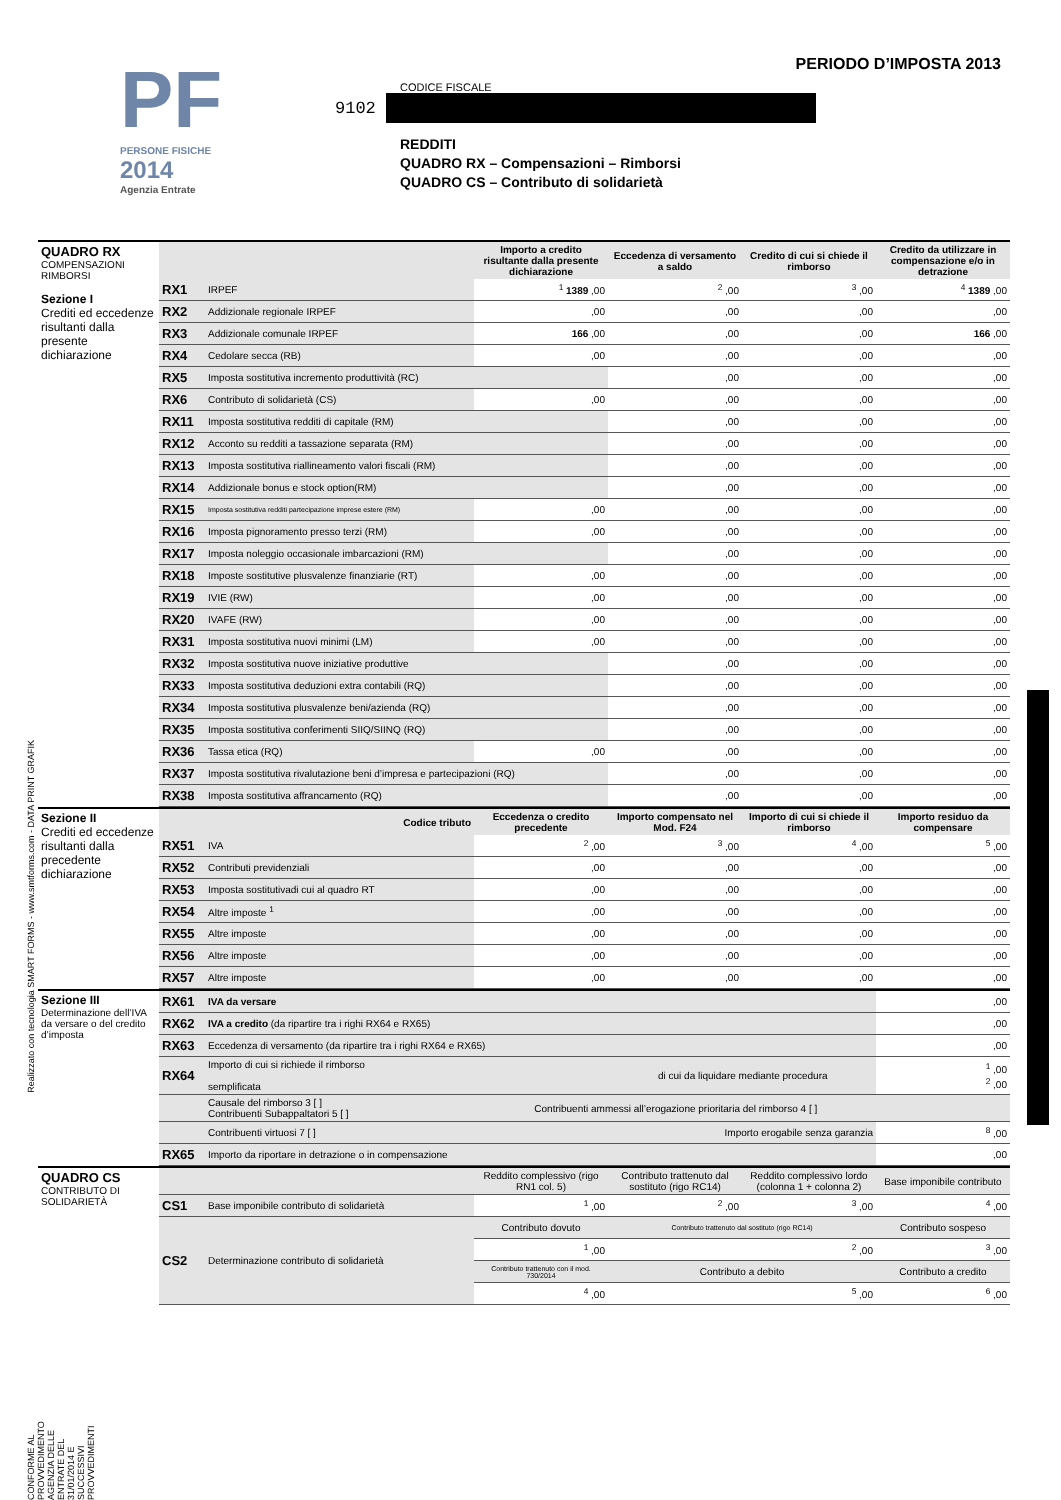Realizzato con tecnologia SMART FORMS - www.smtforms.com - DATA PRINT GRAFIK
CONFORME AL PROVVEDIMENTO AGENZIA DELLE ENTRATE DEL 31/01/2014 E SUCCESSIVI PROVVEDIMENTI
PF
PERSONE FISICHE
2014
Agenzia Entrate
PERIODO D’IMPOSTA 2013
CODICE FISCALE
9102
REDDITI
QUADRO RX – Compensazioni – Rimborsi
QUADRO CS – Contributo di solidarietà
| QUADRO RX COMPENSAZIONI RIMBORSI Sezione I Crediti ed eccedenze risultanti dalla presente dichiarazione | | | Importo a credito risultante dalla presente dichiarazione | Eccedenza di versamento a saldo | Credito di cui si chiede il rimborso | Credito da utilizzare in compensazione e/o in detrazione |
| | RX1 | IRPEF | <sup>1</sup> 1389 ,00 | <sup>2</sup> ,00 | <sup>3</sup> ,00 | <sup>4</sup> 1389 ,00 |
| | RX2 | Addizionale regionale IRPEF | ,00 | ,00 | ,00 | ,00 |
| | RX3 | Addizionale comunale IRPEF | 166 ,00 | ,00 | ,00 | 166 ,00 |
| | RX4 | Cedolare secca (RB) | ,00 | ,00 | ,00 | ,00 |
| | RX5 | Imposta sostitutiva incremento produttività (RC) | | ,00 | ,00 | ,00 |
| | RX6 | Contributo di solidarietà (CS) | ,00 | ,00 | ,00 | ,00 |
| | RX11 | Imposta sostitutiva redditi di capitale (RM) | | ,00 | ,00 | ,00 |
| | RX12 | Acconto su redditi a tassazione separata (RM) | | ,00 | ,00 | ,00 |
| | RX13 | Imposta sostitutiva riallineamento valori fiscali (RM) | | ,00 | ,00 | ,00 |
| | RX14 | Addizionale bonus e stock option(RM) | | ,00 | ,00 | ,00 |
| | RX15 | Imposta sostitutiva redditi partecipazione imprese estere (RM) | ,00 | ,00 | ,00 | ,00 |
| | RX16 | Imposta pignoramento presso terzi (RM) | ,00 | ,00 | ,00 | ,00 |
| | RX17 | Imposta noleggio occasionale imbarcazioni (RM) | | ,00 | ,00 | ,00 |
| | RX18 | Imposte sostitutive plusvalenze finanziarie (RT) | ,00 | ,00 | ,00 | ,00 |
| | RX19 | IVIE (RW) | ,00 | ,00 | ,00 | ,00 |
| | RX20 | IVAFE (RW) | ,00 | ,00 | ,00 | ,00 |
| | RX31 | Imposta sostitutiva nuovi minimi (LM) | ,00 | ,00 | ,00 | ,00 |
| | RX32 | Imposta sostitutiva nuove iniziative produttive | | ,00 | ,00 | ,00 |
| | RX33 | Imposta sostitutiva deduzioni extra contabili (RQ) | | ,00 | ,00 | ,00 |
| | RX34 | Imposta sostitutiva plusvalenze beni/azienda (RQ) | | ,00 | ,00 | ,00 |
| | RX35 | Imposta sostitutiva conferimenti SIIQ/SIINQ (RQ) | | ,00 | ,00 | ,00 |
| | RX36 | Tassa etica (RQ) | ,00 | ,00 | ,00 | ,00 |
| | RX37 | Imposta sostitutiva rivalutazione beni d’impresa e partecipazioni (RQ) | | ,00 | ,00 | ,00 |
| | RX38 | Imposta sostitutiva affrancamento (RQ) | | ,00 | ,00 | ,00 |
| Sezione II Crediti ed eccedenze risultanti dalla precedente dichiarazione | Codice tributo | | Eccedenza o credito precedente | Importo compensato nel Mod. F24 | Importo di cui si chiede il rimborso | Importo residuo da compensare |
| | RX51 | IVA | <sup>2</sup> ,00 | <sup>3</sup> ,00 | <sup>4</sup> ,00 | <sup>5</sup> ,00 |
| | RX52 | Contributi previdenziali | ,00 | ,00 | ,00 | ,00 |
| | RX53 | Imposta sostitutivadi cui al quadro RT | ,00 | ,00 | ,00 | ,00 |
| | RX54 | Altre imposte <sup>1</sup> | ,00 | ,00 | ,00 | ,00 |
| | RX55 | Altre imposte | ,00 | ,00 | ,00 | ,00 |
| | RX56 | Altre imposte | ,00 | ,00 | ,00 | ,00 |
| | RX57 | Altre imposte | ,00 | ,00 | ,00 | ,00 |
| Sezione III Determinazione dell’IVA da versare o del credito d’imposta | RX61 | IVA da versare | | ,00 |
| | RX62 | IVA a credito (da ripartire tra i righi RX64 e RX65) | | ,00 |
| | RX63 | Eccedenza di versamento (da ripartire tra i righi RX64 e RX65) | | ,00 |
| | RX64 | Importo di cui si richiede il rimborso di cui da liquidare mediante procedura semplificata | | <sup>1</sup> ,00 <sup>2</sup> ,00 |
| | | Causale del rimborso 3 [ ] Contribuenti Subappaltatori 5 [ ] | Contribuenti ammessi all’erogazione prioritaria del rimborso 4 [ ] | |
| | | Contribuenti virtuosi 7 [ ] | Importo erogabile senza garanzia | <sup>8</sup> ,00 |
| | RX65 | Importo da riportare in detrazione o in compensazione | | ,00 |
| QUADRO CS CONTRIBUTO DI SOLIDARIETÀ | | | Reddito complessivo (rigo RN1 col. 5) | Contributo trattenuto dal sostituto (rigo RC14) | Reddito complessivo lordo (colonna 1 + colonna 2) | Base imponibile contributo |
| | CS1 | Base imponibile contributo di solidarietà | <sup>1</sup> ,00 | <sup>2</sup> ,00 | <sup>3</sup> ,00 | <sup>4</sup> ,00 |
| | CS2 | Determinazione contributo di solidarietà | Contributo dovuto | Contributo trattenuto dal sostituto (rigo RC14) | | Contributo sospeso |
| | | | <sup>1</sup> ,00 | <sup>2</sup> ,00 | | <sup>3</sup> ,00 |
| | | | Contributo trattenuto con il mod. 730/2014 | Contributo a debito | | Contributo a credito |
| | | | <sup>4</sup> ,00 | <sup>5</sup> ,00 | | <sup>6</sup> ,00 |